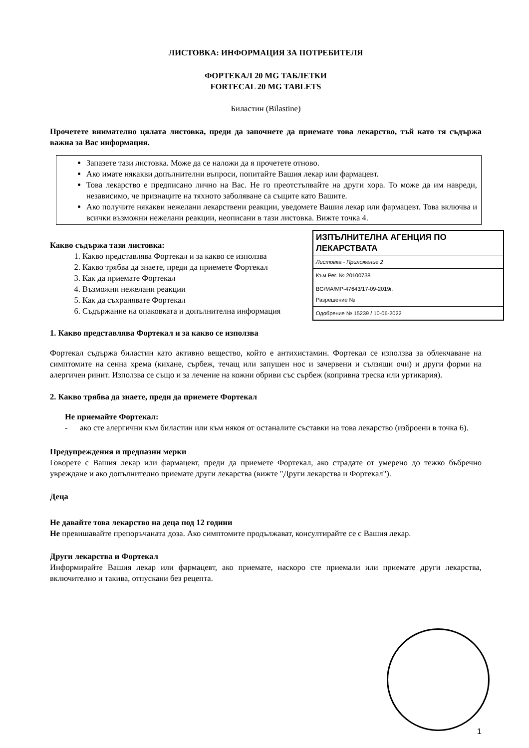ЛИСТОВКА: ИНФОРМАЦИЯ ЗА ПОТРЕБИТЕЛЯ
ФОРТЕКАЛ 20 MG ТАБЛЕТКИ
FORTECAL 20 MG TABLETS
Биластин (Bilastine)
Прочетете внимателно цялата листовка, преди да започнете да приемате това лекарство, тъй като тя съдържа важна за Вас информация.
Запазете тази листовка. Може да се наложи да я прочетете отново.
Ако имате някакви допълнителни въпроси, попитайте Вашия лекар или фармацевт.
Това лекарство е предписано лично на Вас. Не го преотстъпвайте на други хора. То може да им навреди, независимо, че признаците на тяхното заболяване са същите като Вашите.
Ако получите някакви нежелани лекарствени реакции, уведомете Вашия лекар или фармацевт. Това включва и всички възможни нежелани реакции, неописани в тази листовка. Вижте точка 4.
ИЗПЪЛНИТЕЛНА АГЕНЦИЯ ПО ЛЕКАРСТВАТА
Листовка - Приложение 2
Към Рег. № 20100738
BG/MA/MP-47643/17-09-2019г.
Разрешение №
Одобрение № 15239 / 10-06-2022
Какво съдържа тази листовка:
1. Какво представлява Фортекал и за какво се използва
2. Какво трябва да знаете, преди да приемете Фортекал
3. Как да приемате Фортекал
4. Възможни нежелани реакции
5. Как да съхранявате Фортекал
6. Съдържание на опаковката и допълнителна информация
1. Какво представлява Фортекал и за какво се използва
Фортекал съдържа биластин като активно вещество, който е антихистамин. Фортекал се използва за облекчаване на симптомите на сенна хрема (кихане, сърбеж, течащ или запушен нос и зачервени и сълзящи очи) и други форми на алергичен ринит. Използва се също и за лечение на кожни обриви със сърбеж (копривна треска или уртикария).
2. Какво трябва да знаете, преди да приемете Фортекал
Не приемайте Фортекал:
- ако сте алергични към биластин или към някоя от останалите съставки на това лекарство (изброени в точка 6).
Предупреждения и предпазни мерки
Говорете с Вашия лекар или фармацевт, преди да приемете Фортекал, ако страдате от умерено до тежко бъбречно увреждане и ако допълнително приемате други лекарства (вижте "Други лекарства и Фортекал").
Деца
Не давайте това лекарство на деца под 12 години
Не превишавайте препоръчаната доза. Ако симптомите продължават, консултирайте се с Вашия лекар.
Други лекарства и Фортекал
Информирайте Вашия лекар или фармацевт, ако приемате, наскоро сте приемали или приемате други лекарства, включително и такива, отпускани без рецепта.
1